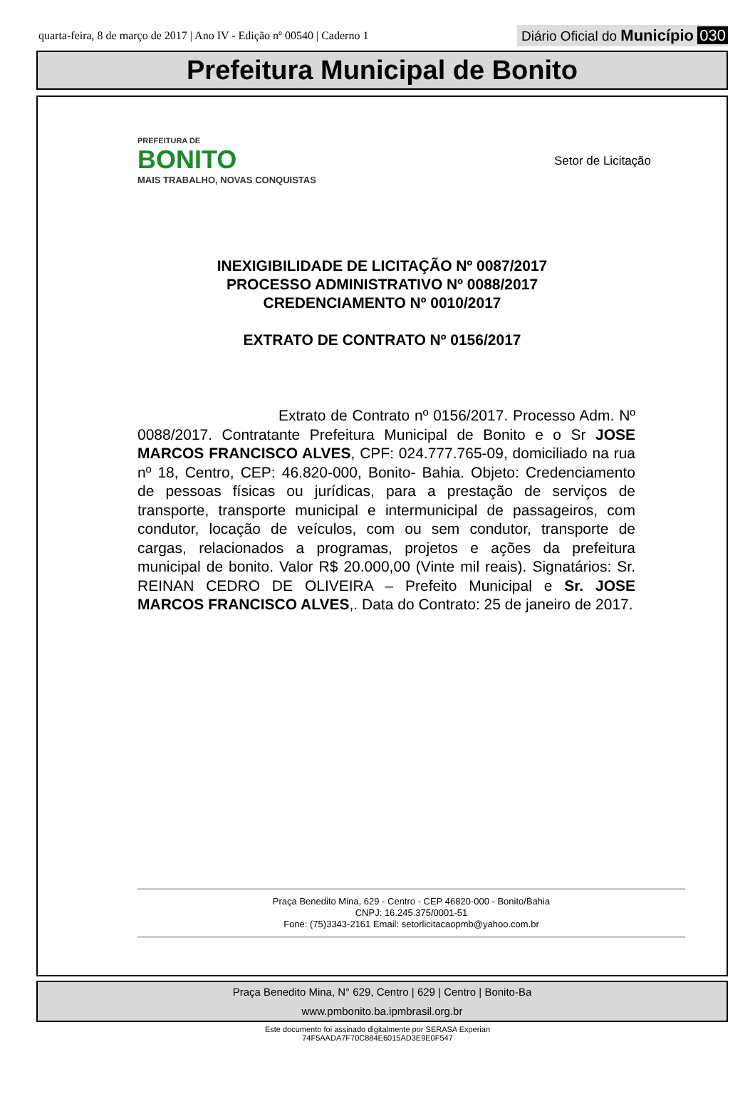quarta-feira, 8 de março de 2017 | Ano IV - Edição nº 00540 | Caderno 1
Diário Oficial do Município 030
Prefeitura Municipal de Bonito
PREFEITURA DE
BONITO
MAIS TRABALHO, NOVAS CONQUISTAS
Setor de Licitação
INEXIGIBILIDADE DE LICITAÇÃO Nº 0087/2017
PROCESSO ADMINISTRATIVO Nº 0088/2017
CREDENCIAMENTO Nº 0010/2017
EXTRATO DE CONTRATO Nº 0156/2017
Extrato de Contrato nº 0156/2017. Processo Adm. Nº 0088/2017. Contratante Prefeitura Municipal de Bonito e o Sr JOSE MARCOS FRANCISCO ALVES, CPF: 024.777.765-09, domiciliado na rua nº 18, Centro, CEP: 46.820-000, Bonito- Bahia. Objeto: Credenciamento de pessoas físicas ou jurídicas, para a prestação de serviços de transporte, transporte municipal e intermunicipal de passageiros, com condutor, locação de veículos, com ou sem condutor, transporte de cargas, relacionados a programas, projetos e ações da prefeitura municipal de bonito. Valor R$ 20.000,00 (Vinte mil reais). Signatários: Sr. REINAN CEDRO DE OLIVEIRA – Prefeito Municipal e Sr. JOSE MARCOS FRANCISCO ALVES,. Data do Contrato: 25 de janeiro de 2017.
Praça Benedito Mina, 629 - Centro - CEP 46820-000 - Bonito/Bahia
CNPJ: 16.245.375/0001-51
Fone: (75)3343-2161 Email: setorlicitacaopmb@yahoo.com.br
Praça Benedito Mina, N° 629, Centro | 629 | Centro | Bonito-Ba
www.pmbonito.ba.ipmbrasil.org.br
Este documento foi assinado digitalmente por SERASA Experian
74F5AADA7F70C884E6015AD3E9E0F547